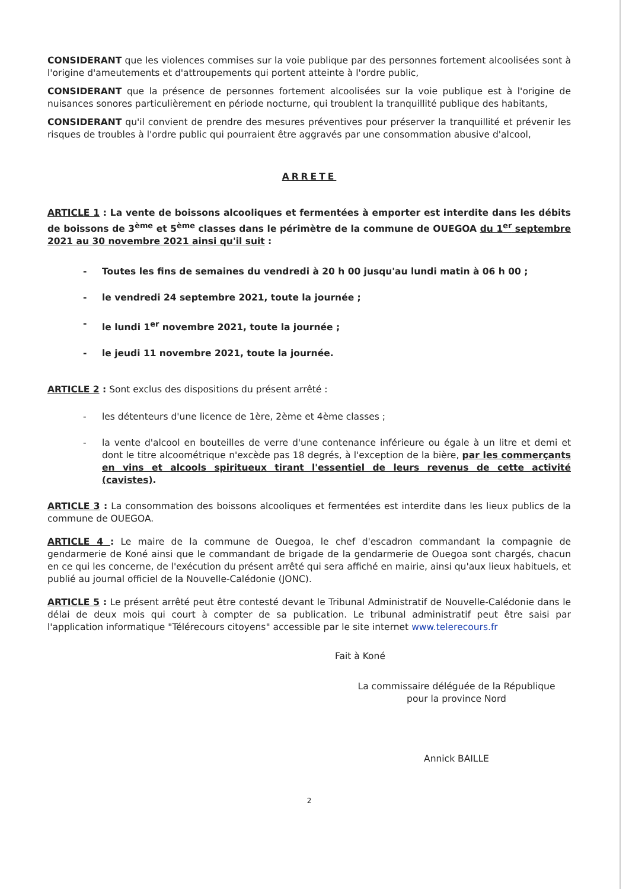CONSIDERANT que les violences commises sur la voie publique par des personnes fortement alcoolisées sont à l'origine d'ameutements et d'attroupements qui portent atteinte à l'ordre public,
CONSIDERANT que la présence de personnes fortement alcoolisées sur la voie publique est à l'origine de nuisances sonores particulièrement en période nocturne, qui troublent la tranquillité publique des habitants,
CONSIDERANT qu'il convient de prendre des mesures préventives pour préserver la tranquillité et prévenir les risques de troubles à l'ordre public qui pourraient être aggravés par une consommation abusive d'alcool,
ARRETE
ARTICLE 1 : La vente de boissons alcooliques et fermentées à emporter est interdite dans les débits de boissons de 3<sup>ème</sup> et 5<sup>ème</sup> classes dans le périmètre de la commune de OUEGOA du 1<sup>er</sup> septembre 2021 au 30 novembre 2021 ainsi qu'il suit :
- Toutes les fins de semaines du vendredi à 20 h 00 jusqu'au lundi matin à 06 h 00 ;
- le vendredi 24 septembre 2021, toute la journée ;
- le lundi 1<sup>er</sup> novembre 2021, toute la journée ;
- le jeudi 11 novembre 2021, toute la journée.
ARTICLE 2 : Sont exclus des dispositions du présent arrêté :
- les détenteurs d'une licence de 1ère, 2ème et 4ème classes ;
- la vente d'alcool en bouteilles de verre d'une contenance inférieure ou égale à un litre et demi et dont le titre alcoométrique n'excède pas 18 degrés, à l'exception de la bière, par les commerçants en vins et alcools spiritueux tirant l'essentiel de leurs revenus de cette activité (cavistes).
ARTICLE 3 : La consommation des boissons alcooliques et fermentées est interdite dans les lieux publics de la commune de OUEGOA.
ARTICLE 4 : Le maire de la commune de Ouegoa, le chef d'escadron commandant la compagnie de gendarmerie de Koné ainsi que le commandant de brigade de la gendarmerie de Ouegoa sont chargés, chacun en ce qui les concerne, de l'exécution du présent arrêté qui sera affiché en mairie, ainsi qu'aux lieux habituels, et publié au journal officiel de la Nouvelle-Calédonie (JONC).
ARTICLE 5 : Le présent arrêté peut être contesté devant le Tribunal Administratif de Nouvelle-Calédonie dans le délai de deux mois qui court à compter de sa publication. Le tribunal administratif peut être saisi par l'application informatique "Télérecours citoyens" accessible par le site internet www.telerecours.fr
Fait à Koné
La commissaire déléguée de la République
pour la province Nord
Annick BAILLE
2